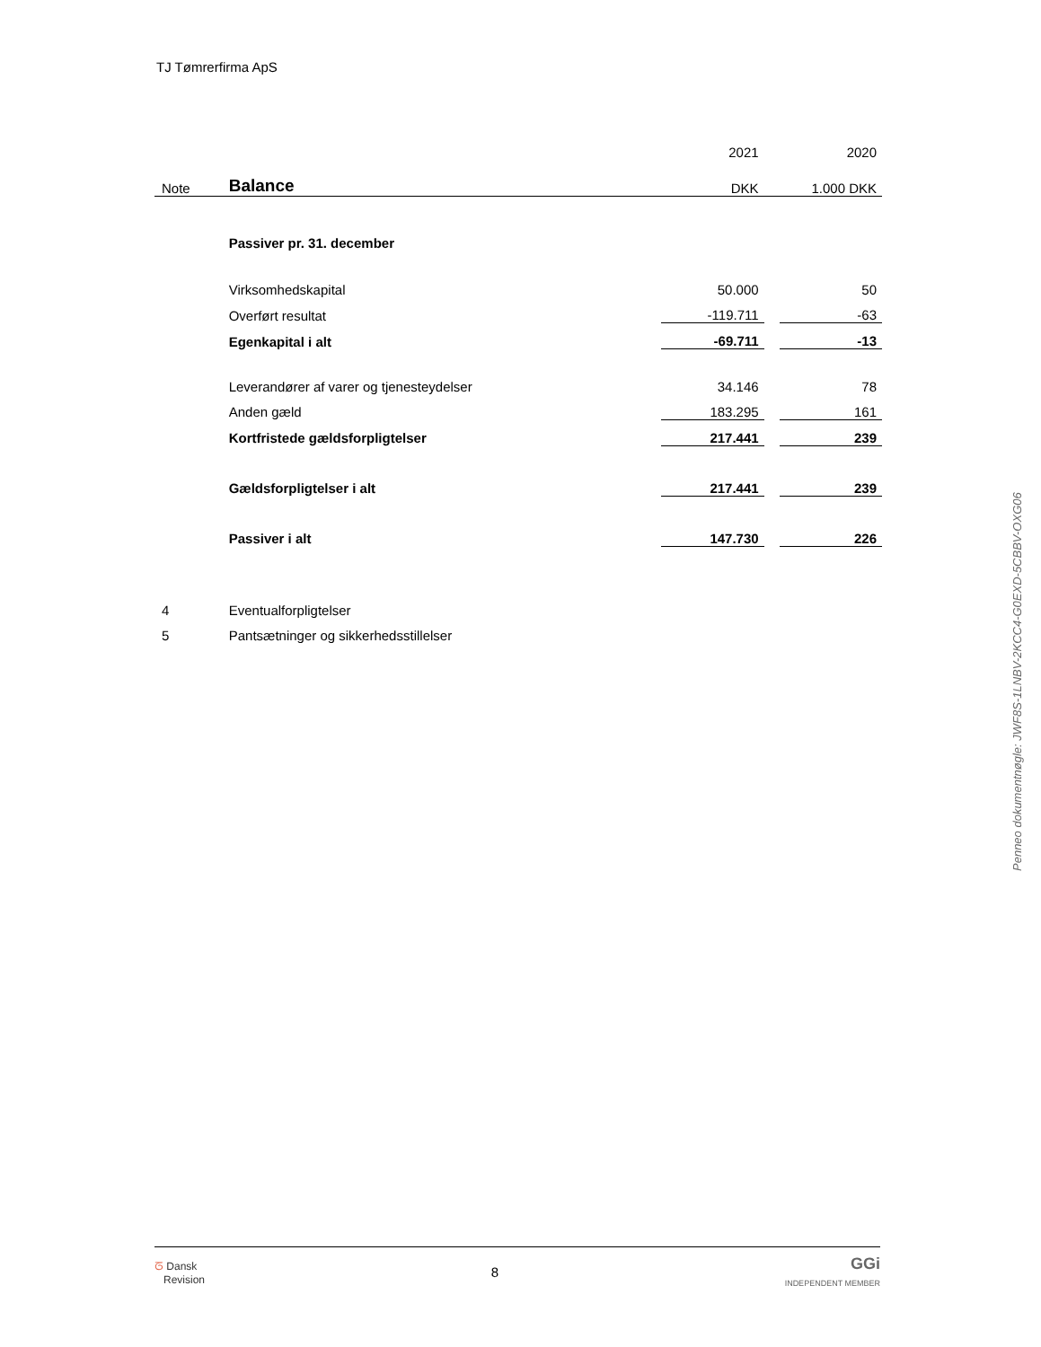TJ Tømrerfirma ApS
| | | 2021 | | 2020 |
| Note | Balance | DKK | | 1.000 DKK |
| | Passiver pr. 31. december | | | |
| | Virksomhedskapital | 50.000 | | 50 |
| | Overført resultat | -119.711 | | -63 |
| | Egenkapital i alt | -69.711 | | -13 |
| | Leverandører af varer og tjenesteydelser | 34.146 | | 78 |
| | Anden gæld | 183.295 | | 161 |
| | Kortfristede gældsforpligtelser | 217.441 | | 239 |
| | Gældsforpligtelser i alt | 217.441 | | 239 |
| | Passiver i alt | 147.730 | | 226 |
| 4 | Eventualforpligtelser | | | |
| 5 | Pantsætninger og sikkerhedsstillelser | | | |
Penneo dokumentnøgle: JWF8S-1LNBV-2KCC4-G0EXD-5CBBV-OXG06
ᘔ Dansk
Revision
8
GGi
INDEPENDENT MEMBER